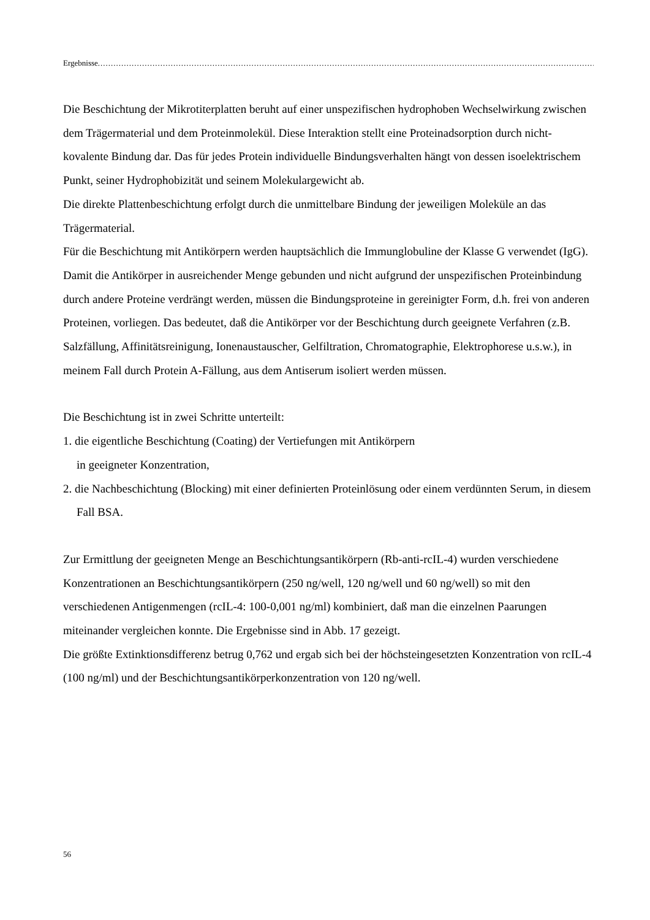Ergebnisse........................................................................................................................................................................................................................
Die Beschichtung der Mikrotiterplatten beruht auf einer unspezifischen hydrophoben Wechselwirkung zwischen dem Trägermaterial und dem Proteinmolekül. Diese Interaktion stellt eine Proteinadsorption durch nicht-kovalente Bindung dar. Das für jedes Protein individuelle Bindungsverhalten hängt von dessen isoelektrischem Punkt, seiner Hydrophobizität und seinem Molekulargewicht ab.
Die direkte Plattenbeschichtung erfolgt durch die unmittelbare Bindung der jeweiligen Moleküle an das Trägermaterial.
Für die Beschichtung mit Antikörpern werden hauptsächlich die Immunglobuline der Klasse G verwendet (IgG). Damit die Antikörper in ausreichender Menge gebunden und nicht aufgrund der unspezifischen Proteinbindung durch andere Proteine verdrängt werden, müssen die Bindungsproteine in gereinigter Form, d.h. frei von anderen Proteinen, vorliegen. Das bedeutet, daß die Antikörper vor der Beschichtung durch geeignete Verfahren (z.B. Salzfällung, Affinitätsreinigung, Ionenaustauscher, Gelfiltration, Chromatographie, Elektrophorese u.s.w.), in meinem Fall durch Protein A-Fällung, aus dem Antiserum isoliert werden müssen.
Die Beschichtung ist in zwei Schritte unterteilt:
1. die eigentliche Beschichtung (Coating) der Vertiefungen mit Antikörpern
in geeigneter Konzentration,
2. die Nachbeschichtung (Blocking) mit einer definierten Proteinlösung oder einem verdünnten Serum, in diesem Fall BSA.
Zur Ermittlung der geeigneten Menge an Beschichtungsantikörpern (Rb-anti-rcIL-4) wurden verschiedene Konzentrationen an Beschichtungsantikörpern (250 ng/well, 120 ng/well und 60 ng/well) so mit den verschiedenen Antigenmengen (rcIL-4: 100-0,001 ng/ml) kombiniert, daß man die einzelnen Paarungen miteinander vergleichen konnte. Die Ergebnisse sind in Abb. 17 gezeigt.
Die größte Extinktionsdifferenz betrug 0,762 und ergab sich bei der höchsteingesetzten Konzentration von rcIL-4 (100 ng/ml) und der Beschichtungsantikörperkonzentration von 120 ng/well.
56